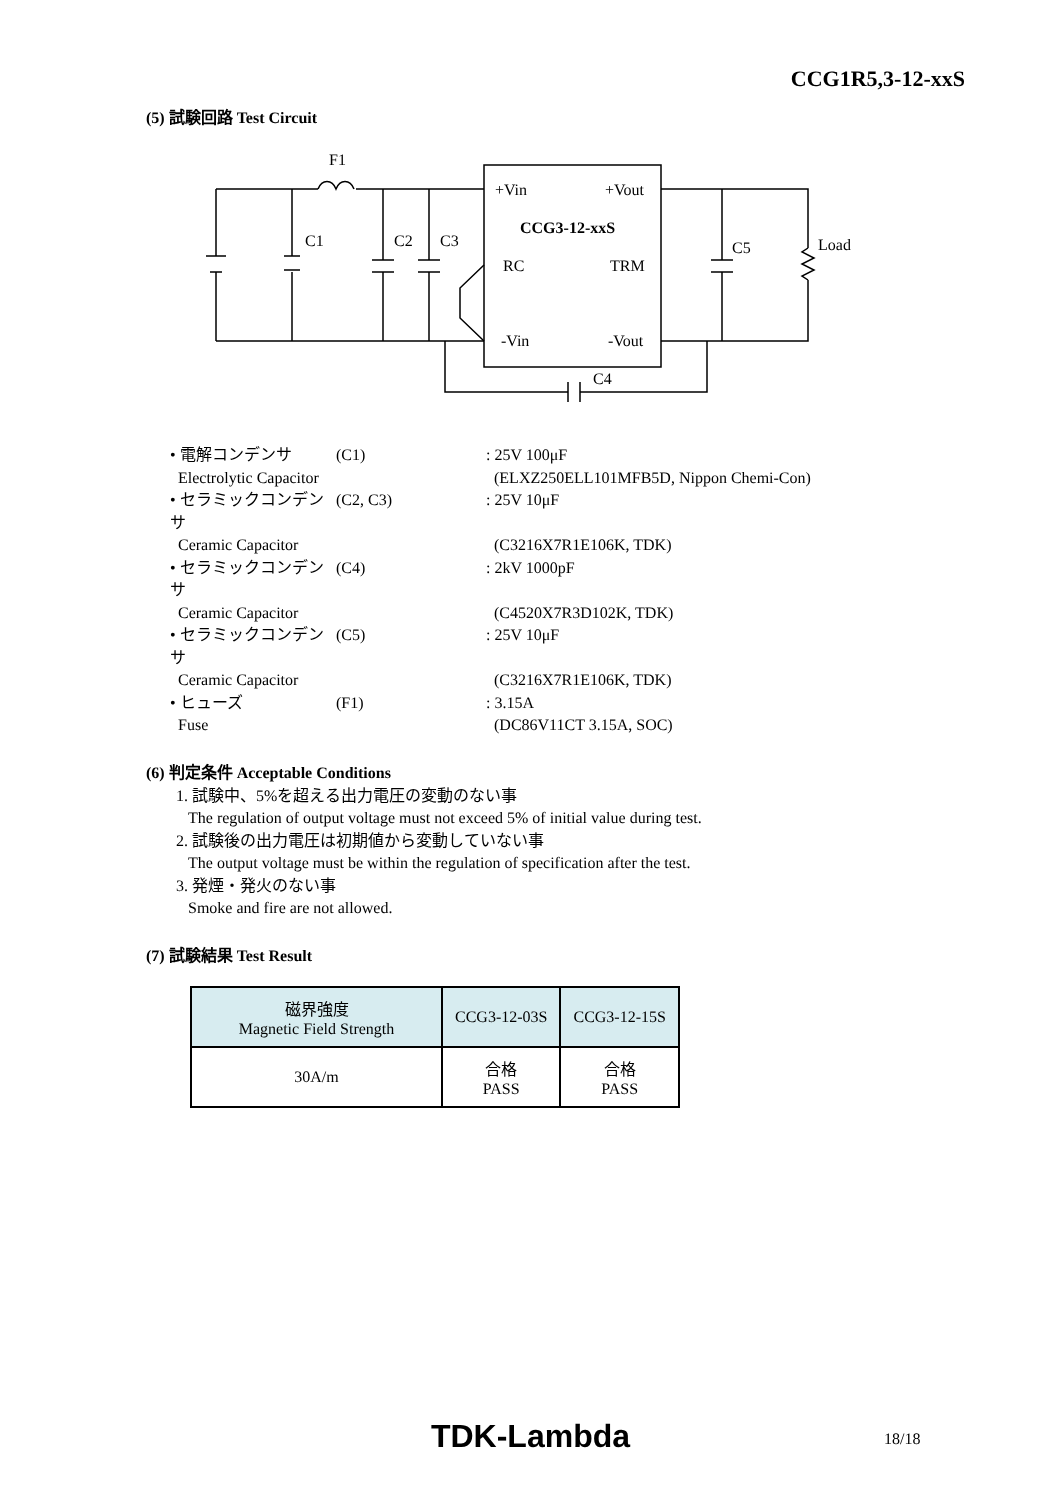CCG1R5,3-12-xxS
(5) 試験回路 Test Circuit
F1
C1
C2
C3
+Vin
+Vout
CCG3-12-xxS
RC
TRM
-Vin
-Vout
C5
Load
C4
• 電解コンデンサ (C1): 25V 100μF
Electrolytic Capacitor (ELXZ250ELL101MFB5D, Nippon Chemi-Con)
• セラミックコンデンサ (C2, C3): 25V 10μF
Ceramic Capacitor (C3216X7R1E106K, TDK)
• セラミックコンデンサ (C4): 2kV 1000pF
Ceramic Capacitor (C4520X7R3D102K, TDK)
• セラミックコンデンサ (C5): 25V 10μF
Ceramic Capacitor (C3216X7R1E106K, TDK)
• ヒューズ (F1): 3.15A
Fuse (DC86V11CT 3.15A, SOC)
(6) 判定条件 Acceptable Conditions
1. 試験中、5%を超える出力電圧の変動のない事
The regulation of output voltage must not exceed 5% of initial value during test.
2. 試験後の出力電圧は初期値から変動していない事
The output voltage must be within the regulation of specification after the test.
3. 発煙・発火のない事
Smoke and fire are not allowed.
(7) 試験結果 Test Result
| 磁界強度 Magnetic Field Strength | CCG3-12-03S | CCG3-12-15S |
| --- | --- | --- |
| 30A/m | 合格 PASS | 合格 PASS |
TDK-Lambda 18/18